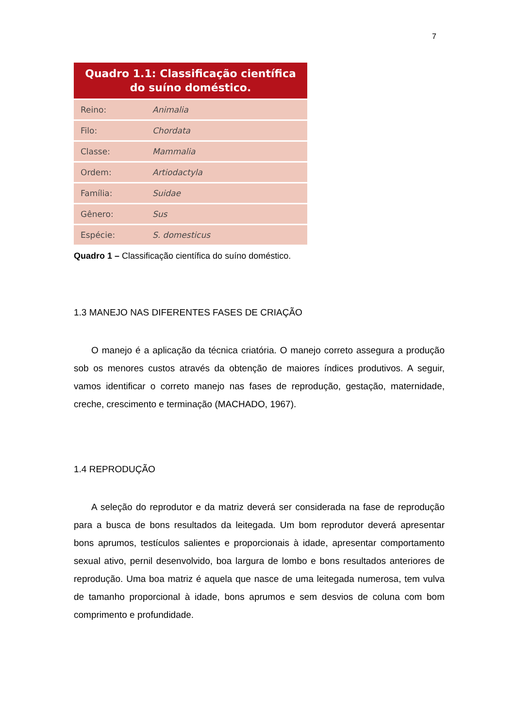7
| Quadro 1.1: Classificação científica do suíno doméstico. | |
| --- | --- |
| Reino: | Animalia |
| Filo: | Chordata |
| Classe: | Mammalia |
| Ordem: | Artiodactyla |
| Família: | Suidae |
| Gênero: | Sus |
| Espécie: | S. domesticus |
Quadro 1 – Classificação científica do suíno doméstico.
1.3 MANEJO NAS DIFERENTES FASES DE CRIAÇÃO
O manejo é a aplicação da técnica criatória. O manejo correto assegura a produção sob os menores custos através da obtenção de maiores índices produtivos. A seguir, vamos identificar o correto manejo nas fases de reprodução, gestação, maternidade, creche, crescimento e terminação (MACHADO, 1967).
1.4 REPRODUÇÃO
A seleção do reprodutor e da matriz deverá ser considerada na fase de reprodução para a busca de bons resultados da leitegada. Um bom reprodutor deverá apresentar bons aprumos, testículos salientes e proporcionais à idade, apresentar comportamento sexual ativo, pernil desenvolvido, boa largura de lombo e bons resultados anteriores de reprodução. Uma boa matriz é aquela que nasce de uma leitegada numerosa, tem vulva de tamanho proporcional à idade, bons aprumos e sem desvios de coluna com bom comprimento e profundidade.